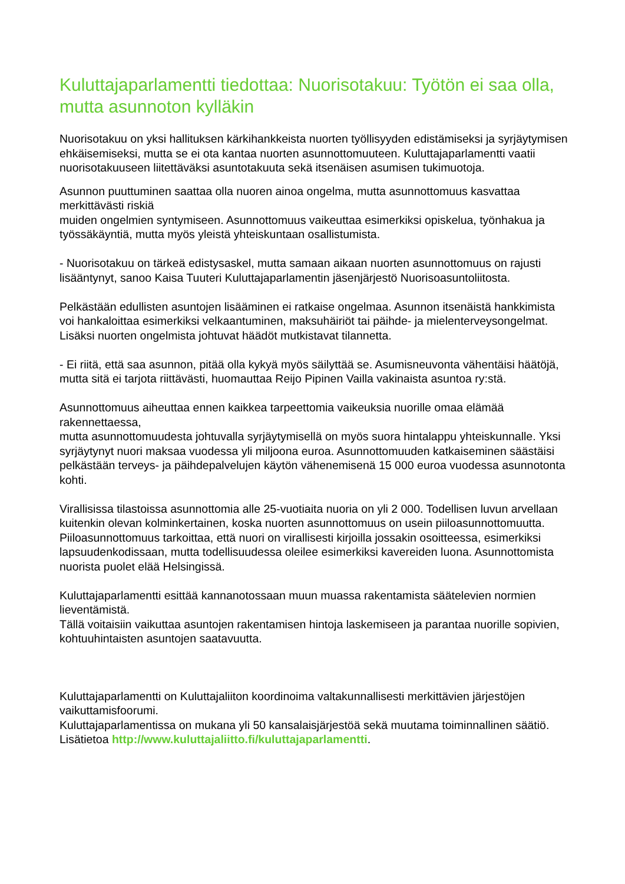Kuluttajaparlamentti tiedottaa: Nuorisotakuu: Työtön ei saa olla, mutta asunnoton kylläkin
Nuorisotakuu on yksi hallituksen kärkihankkeista nuorten työllisyyden edistämiseksi ja syrjäytymisen ehkäisemiseksi, mutta se ei ota kantaa nuorten asunnottomuuteen. Kuluttajaparlamentti vaatii nuorisotakuuseen liitettäväksi asuntotakuuta sekä itsenäisen asumisen tukimuotoja.
Asunnon puuttuminen saattaa olla nuoren ainoa ongelma, mutta asunnottomuus kasvattaa merkittävästi riskiä
muiden ongelmien syntymiseen. Asunnottomuus vaikeuttaa esimerkiksi opiskelua, työnhakua ja työssäkäyntiä, mutta myös yleistä yhteiskuntaan osallistumista.
- Nuorisotakuu on tärkeä edistysaskel, mutta samaan aikaan nuorten asunnottomuus on rajusti lisääntynyt, sanoo Kaisa Tuuteri Kuluttajaparlamentin jäsenjärjestö Nuorisoasuntoliitosta.
Pelkästään edullisten asuntojen lisääminen ei ratkaise ongelmaa. Asunnon itsenäistä hankkimista voi hankaloittaa esimerkiksi velkaantuminen, maksuhäiriöt tai päihde- ja mielenterveysongelmat. Lisäksi nuorten ongelmista johtuvat häädöt mutkistavat tilannetta.
- Ei riitä, että saa asunnon, pitää olla kykyä myös säilyttää se. Asumisneuvonta vähentäisi häätöjä, mutta sitä ei tarjota riittävästi, huomauttaa Reijo Pipinen Vailla vakinaista asuntoa ry:stä.
Asunnottomuus aiheuttaa ennen kaikkea tarpeettomia vaikeuksia nuorille omaa elämää rakennettaessa,
mutta asunnottomuudesta johtuvalla syrjäytymisellä on myös suora hintalappu yhteiskunnalle. Yksi syrjäytynyt nuori maksaa vuodessa yli miljoona euroa. Asunnottomuuden katkaiseminen säästäisi pelkästään terveys- ja päihdepalvelujen käytön vähenemisenä 15 000 euroa vuodessa asunnotonta kohti.
Virallisissa tilastoissa asunnottomia alle 25-vuotiaita nuoria on yli 2 000. Todellisen luvun arvellaan kuitenkin olevan kolminkertainen, koska nuorten asunnottomuus on usein piiloasunnottomuutta. Piiloasunnottomuus tarkoittaa, että nuori on virallisesti kirjoilla jossakin osoitteessa, esimerkiksi lapsuudenkodissaan, mutta todellisuudessa oleilee esimerkiksi kavereiden luona. Asunnottomista nuorista puolet elää Helsingissä.
Kuluttajaparlamentti esittää kannanotossaan muun muassa rakentamista säätelevien normien lieventämistä.
Tällä voitaisiin vaikuttaa asuntojen rakentamisen hintoja laskemiseen ja parantaa nuorille sopivien, kohtuuhintaisten asuntojen saatavuutta.
Kuluttajaparlamentti on Kuluttajaliiton koordinoima valtakunnallisesti merkittävien järjestöjen vaikuttamisfoorumi.
Kuluttajaparlamentissa on mukana yli 50 kansalaisjärjestöä sekä muutama toiminnallinen säätiö.
Lisätietoa http://www.kuluttajaliitto.fi/kuluttajaparlamentti.